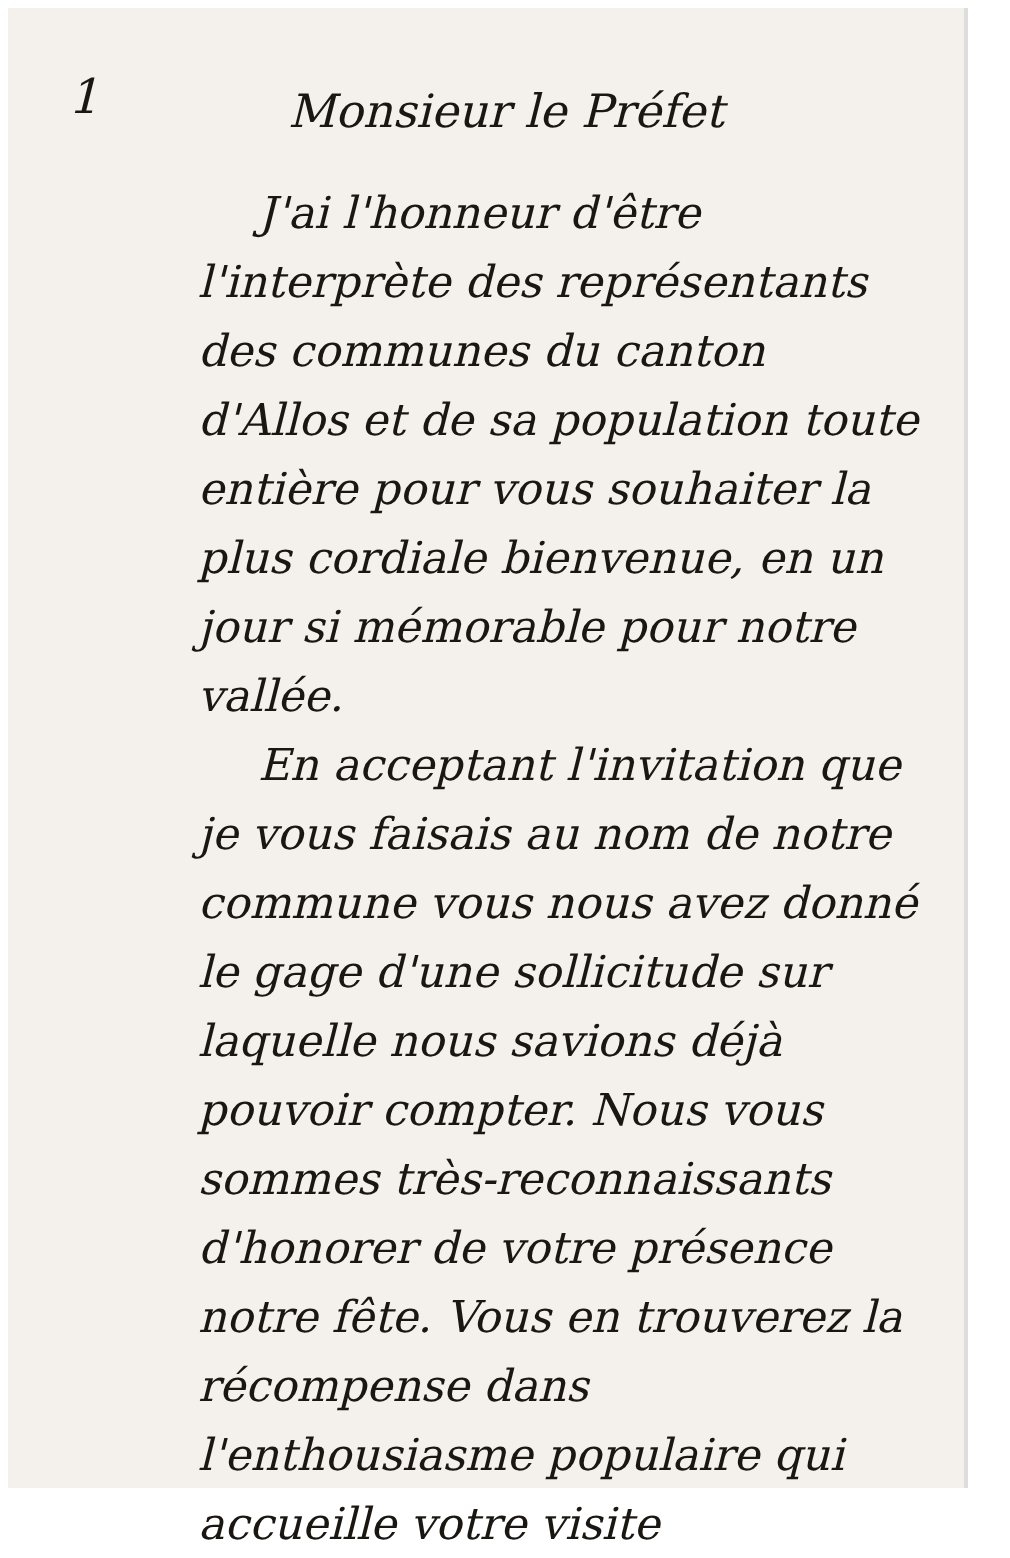1
Monsieur le Préfet
J'ai l'honneur d'être l'interprète des représentants des communes du canton d'Allos et de sa population toute entière pour vous souhaiter la plus cordiale bienvenue, en un jour si mémorable pour notre vallée.
En acceptant l'invitation que je vous faisais au nom de notre commune vous nous avez donné le gage d'une sollicitude sur laquelle nous savions déjà pouvoir compter. Nous vous sommes très-reconnaissants d'honorer de votre présence notre fête. Vous en trouverez la récompense dans l'enthousiasme populaire qui accueille votre visite